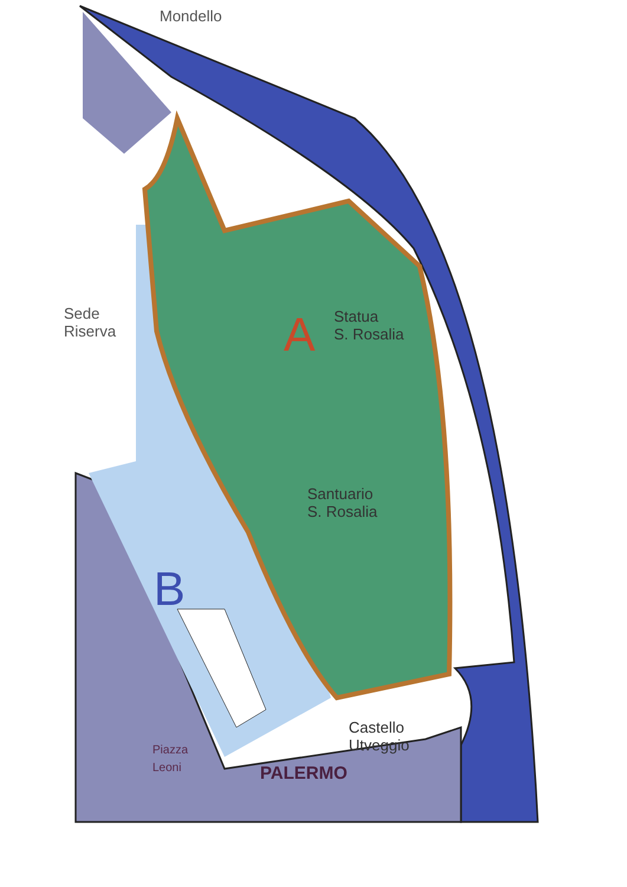Mondello
Sede
Riserva
A
Statua
S. Rosalia
Santuario
S. Rosalia
B
Castello
Utveggio
Piazza
Leoni
PALERMO